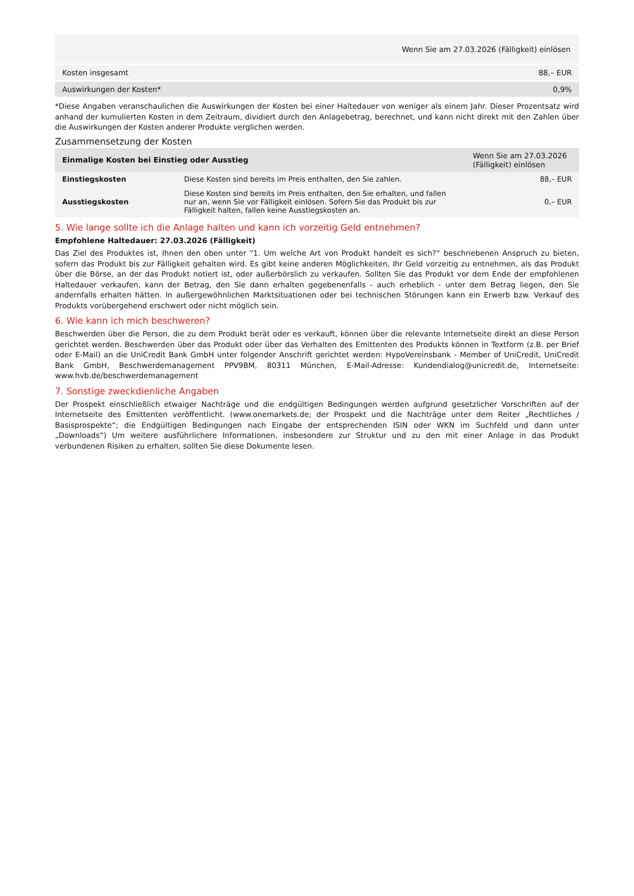| Wenn Sie am 27.03.2026 (Fälligkeit) einlösen | |
| --- | --- |
| Kosten insgesamt | 88,– EUR |
| Auswirkungen der Kosten* | 0,9% |
*Diese Angaben veranschaulichen die Auswirkungen der Kosten bei einer Haltedauer von weniger als einem Jahr. Dieser Prozentsatz wird anhand der kumulierten Kosten in dem Zeitraum, dividiert durch den Anlagebetrag, berechnet, und kann nicht direkt mit den Zahlen über die Auswirkungen der Kosten anderer Produkte verglichen werden.
Zusammensetzung der Kosten
| Einmalige Kosten bei Einstieg oder Ausstieg | | Wenn Sie am 27.03.2026 (Fälligkeit) einlösen |
| --- | --- | --- |
| Einstiegskosten | Diese Kosten sind bereits im Preis enthalten, den Sie zahlen. | 88,– EUR |
| Ausstiegskosten | Diese Kosten sind bereits im Preis enthalten, den Sie erhalten, und fallen nur an, wenn Sie vor Fälligkeit einlösen. Sofern Sie das Produkt bis zur Fälligkeit halten, fallen keine Ausstiegskosten an. | 0,– EUR |
5. Wie lange sollte ich die Anlage halten und kann ich vorzeitig Geld entnehmen?
Empfohlene Haltedauer: 27.03.2026 (Fälligkeit)
Das Ziel des Produktes ist, Ihnen den oben unter "1. Um welche Art von Produkt handelt es sich?“ beschriebenen Anspruch zu bieten, sofern das Produkt bis zur Fälligkeit gehalten wird. Es gibt keine anderen Möglichkeiten, Ihr Geld vorzeitig zu entnehmen, als das Produkt über die Börse, an der das Produkt notiert ist, oder außerbörslich zu verkaufen. Sollten Sie das Produkt vor dem Ende der empfohlenen Haltedauer verkaufen, kann der Betrag, den Sie dann erhalten gegebenenfalls - auch erheblich - unter dem Betrag liegen, den Sie andernfalls erhalten hätten. In außergewöhnlichen Marktsituationen oder bei technischen Störungen kann ein Erwerb bzw. Verkauf des Produkts vorübergehend erschwert oder nicht möglich sein.
6. Wie kann ich mich beschweren?
Beschwerden über die Person, die zu dem Produkt berät oder es verkauft, können über die relevante Internetseite direkt an diese Person gerichtet werden. Beschwerden über das Produkt oder über das Verhalten des Emittenten des Produkts können in Textform (z.B. per Brief oder E-Mail) an die UniCredit Bank GmbH unter folgender Anschrift gerichtet werden: HypoVereinsbank - Member of UniCredit, UniCredit Bank GmbH, Beschwerdemanagement PPV9BM, 80311 München, E-Mail-Adresse: Kundendialog@unicredit.de, Internetseite: www.hvb.de/beschwerdemanagement
7. Sonstige zweckdienliche Angaben
Der Prospekt einschließlich etwaiger Nachträge und die endgültigen Bedingungen werden aufgrund gesetzlicher Vorschriften auf der Internetseite des Emittenten veröffentlicht. (www.onemarkets.de; der Prospekt und die Nachträge unter dem Reiter „Rechtliches / Basisprospekte“; die Endgültigen Bedingungen nach Eingabe der entsprechenden ISIN oder WKN im Suchfeld und dann unter „Downloads“) Um weitere ausführlichere Informationen, insbesondere zur Struktur und zu den mit einer Anlage in das Produkt verbundenen Risiken zu erhalten, sollten Sie diese Dokumente lesen.